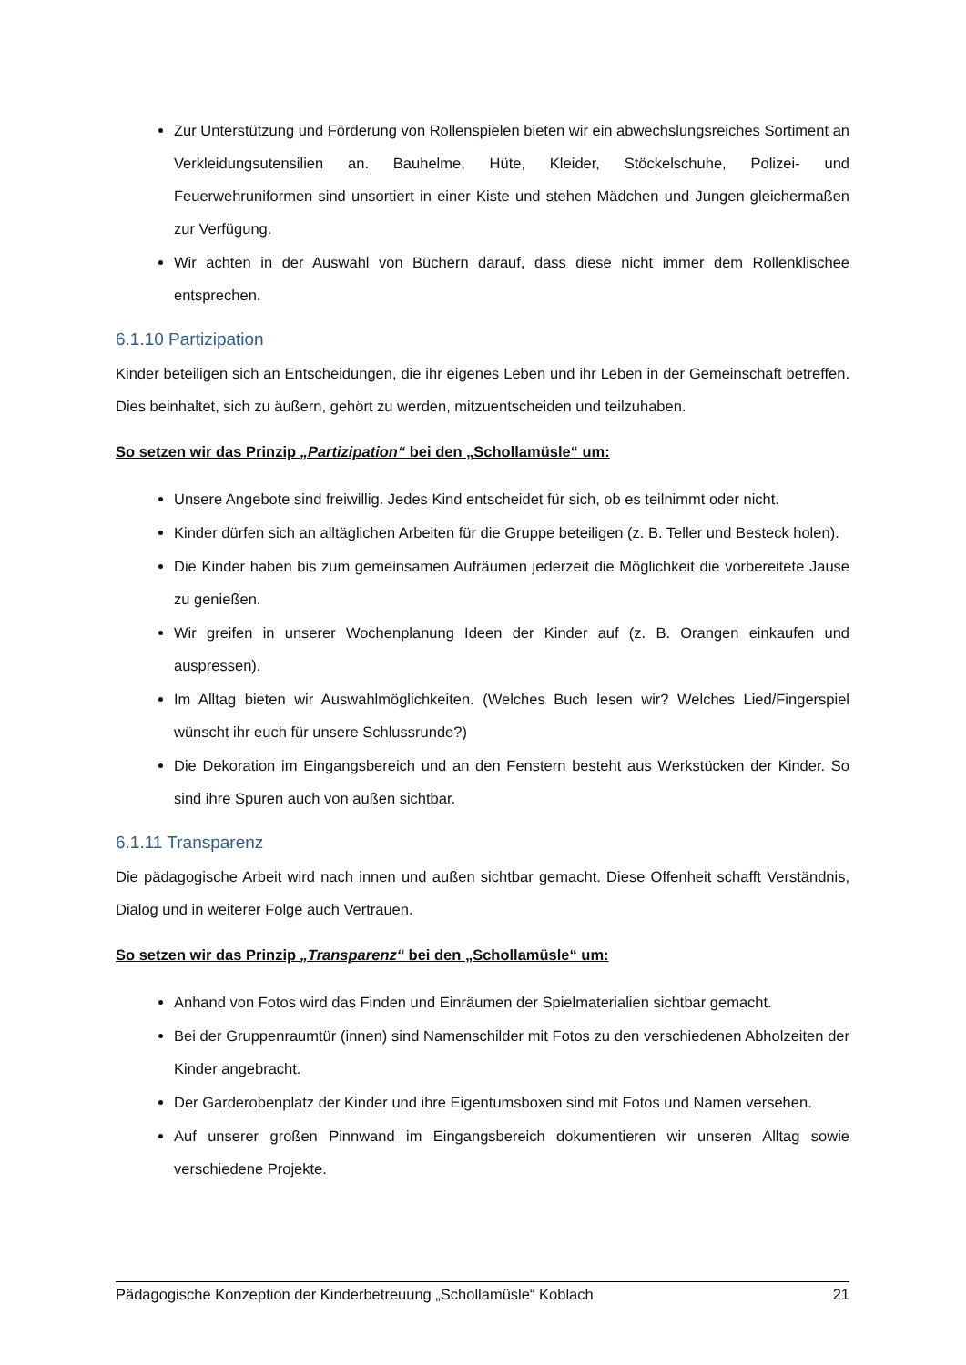Zur Unterstützung und Förderung von Rollenspielen bieten wir ein abwechslungsreiches Sortiment an Verkleidungsutensilien an. Bauhelme, Hüte, Kleider, Stöckelschuhe, Polizei- und Feuerwehruniformen sind unsortiert in einer Kiste und stehen Mädchen und Jungen gleichermaßen zur Verfügung.
Wir achten in der Auswahl von Büchern darauf, dass diese nicht immer dem Rollenklischee entsprechen.
6.1.10 Partizipation
Kinder beteiligen sich an Entscheidungen, die ihr eigenes Leben und ihr Leben in der Gemeinschaft betreffen. Dies beinhaltet, sich zu äußern, gehört zu werden, mitzuentscheiden und teilzuhaben.
So setzen wir das Prinzip „Partizipation“ bei den „Schollamüsle“ um:
Unsere Angebote sind freiwillig. Jedes Kind entscheidet für sich, ob es teilnimmt oder nicht.
Kinder dürfen sich an alltäglichen Arbeiten für die Gruppe beteiligen (z. B. Teller und Besteck holen).
Die Kinder haben bis zum gemeinsamen Aufräumen jederzeit die Möglichkeit die vorbereitete Jause zu genießen.
Wir greifen in unserer Wochenplanung Ideen der Kinder auf (z. B. Orangen einkaufen und auspressen).
Im Alltag bieten wir Auswahlmöglichkeiten. (Welches Buch lesen wir? Welches Lied/Fingerspiel wünscht ihr euch für unsere Schlussrunde?)
Die Dekoration im Eingangsbereich und an den Fenstern besteht aus Werkstücken der Kinder. So sind ihre Spuren auch von außen sichtbar.
6.1.11 Transparenz
Die pädagogische Arbeit wird nach innen und außen sichtbar gemacht. Diese Offenheit schafft Verständnis, Dialog und in weiterer Folge auch Vertrauen.
So setzen wir das Prinzip „Transparenz“ bei den „Schollamüsle“ um:
Anhand von Fotos wird das Finden und Einräumen der Spielmaterialien sichtbar gemacht.
Bei der Gruppenraumtür (innen) sind Namenschilder mit Fotos zu den verschiedenen Abholzeiten der Kinder angebracht.
Der Garderobenplatz der Kinder und ihre Eigentumsboxen sind mit Fotos und Namen versehen.
Auf unserer großen Pinnwand im Eingangsbereich dokumentieren wir unseren Alltag sowie verschiedene Projekte.
Pädagogische Konzeption der Kinderbetreuung „Schollamüsle“ Koblach 21